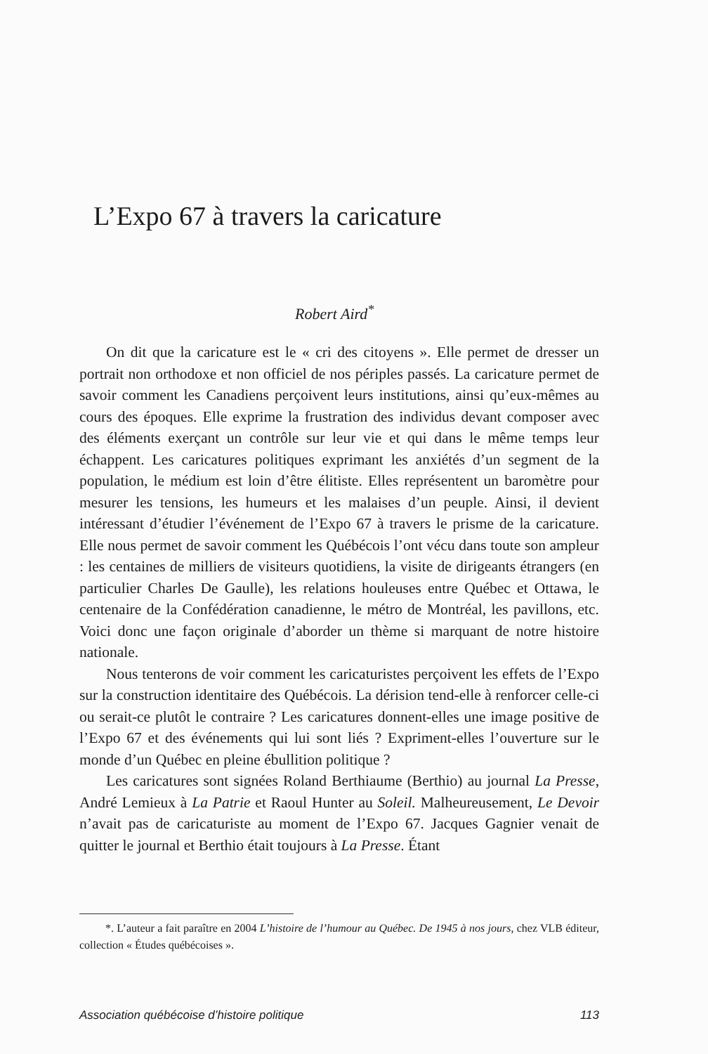L’Expo 67 à travers la caricature
Robert Aird<sup>*</sup>
On dit que la caricature est le « cri des citoyens ». Elle permet de dresser un portrait non orthodoxe et non officiel de nos périples passés. La caricature permet de savoir comment les Canadiens perçoivent leurs institutions, ainsi qu’eux-mêmes au cours des époques. Elle exprime la frustration des individus devant composer avec des éléments exerçant un contrôle sur leur vie et qui dans le même temps leur échappent. Les caricatures politiques exprimant les anxiétés d’un segment de la population, le médium est loin d’être élitiste. Elles représentent un baromètre pour mesurer les tensions, les humeurs et les malaises d’un peuple. Ainsi, il devient intéressant d’étudier l’événement de l’Expo 67 à travers le prisme de la caricature. Elle nous permet de savoir comment les Québécois l’ont vécu dans toute son ampleur : les centaines de milliers de visiteurs quotidiens, la visite de dirigeants étrangers (en particulier Charles De Gaulle), les relations houleuses entre Québec et Ottawa, le centenaire de la Confédération canadienne, le métro de Montréal, les pavillons, etc. Voici donc une façon originale d’aborder un thème si marquant de notre histoire nationale.
Nous tenterons de voir comment les caricaturistes perçoivent les effets de l’Expo sur la construction identitaire des Québécois. La dérision tend-elle à renforcer celle-ci ou serait-ce plutôt le contraire ? Les caricatures donnent-elles une image positive de l’Expo 67 et des événements qui lui sont liés ? Expriment-elles l’ouverture sur le monde d’un Québec en pleine ébullition politique ?
Les caricatures sont signées Roland Berthiaume (Berthio) au journal La Presse, André Lemieux à La Patrie et Raoul Hunter au Soleil. Malheureusement, Le Devoir n’avait pas de caricaturiste au moment de l’Expo 67. Jacques Gagnier venait de quitter le journal et Berthio était toujours à La Presse. Étant
*. L’auteur a fait paraître en 2004 L’histoire de l’humour au Québec. De 1945 à nos jours, chez VLB éditeur, collection « Études québécoises ».
Association québécoise d’histoire politique 113